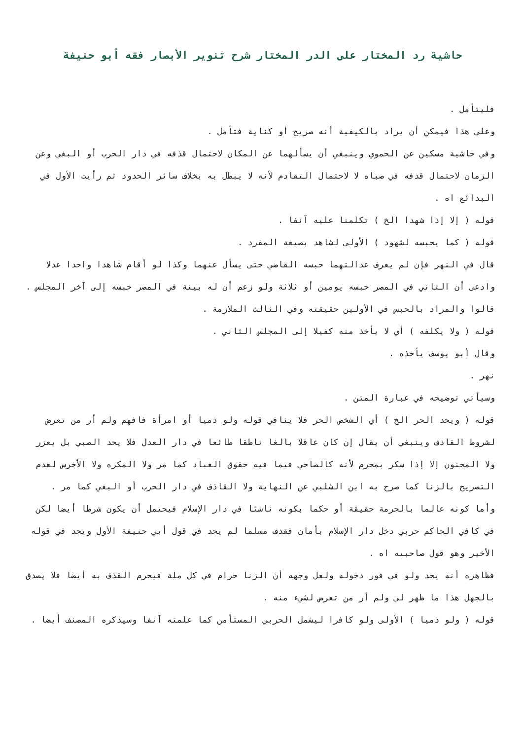حاشية رد المختار على الدر المختار شرح تنوير الأبصار فقه أبو حنيفة
فليتأمل .
وعلى هذا فيمكن أن يراد بالكيفية أنه صريح أو كناية فتأمل .
وفي حاشية مسكين عن الحموي وينبغي أن يسألهما عن المكان لاحتمال قذفه في دار الحرب أو البغي وعن الزمان لاحتمال قذفه في صباه لا لاحتمال التقادم لأنه لا يبطل به بخلاف سائر الحدود ثم رأيت الأول في البدائع اه .
قوله ( إلا إذا شهدا الخ ) تكلمنا عليه آنفا .
قوله ( كما يحبسه لشهود ) الأولى لشاهد بصيغة المفرد .
قال في النهر فإن لم يعرف عدالتهما حبسه القاضي حتى يسأل عنهما وكذا لو أقام شاهدا واحدا عدلا وادعى أن الثاني في المصر حبسه يومين أو ثلاثة ولو زعم أن له بينة في المصر حبسه إلى آخر المجلس .
قالوا والمراد بالحبس في الأولين حقيقته وفي الثالث الملازمة .
قوله ( ولا يكلفه ) أي لا يأخذ منه كفيلا إلى المجلس الثاني .
وقال أبو يوسف يأخذه .
نهر .
وسيأتي توضيحه في عبارة المتن .
قوله ( ويحد الحر الخ ) أي الشخص الحر فلا ينافي قوله ولو ذميا أو امرأة فافهم ولم أر من تعرض لشروط القاذف وينبغي أن يقال إن كان عاقلا بالغا ناطقا طائعا في دار العدل فلا يحد الصبي بل يعزر ولا المجنون إلا إذا سكر بمحرم لأنه كالصاحي فيما فيه حقوق العباد كما مر ولا المكره ولا الأخرس لعدم التصريح بالزنا كما صرح به ابن الشلبي عن النهاية ولا القاذف في دار الحرب أو البغي كما مر .
وأما كونه عالما بالحرمة حقيقة أو حكما بكونه ناشئا في دار الإسلام فيحتمل أن يكون شرطا أيضا لكن في كافي الحاكم حربي دخل دار الإسلام بأمان فقذف مسلما لم يحد في قول أبي حنيفة الأول ويحد في قوله الأخير وهو قول صاحبيه اه .
فظاهره أنه يحد ولو في فور دخوله ولعل وجهه أن الزنا حرام في كل ملة فيحرم القذف به أيضا فلا يصدق بالجهل هذا ما ظهر لي ولم أر من تعرض لشيء منه .
قوله ( ولو ذميا ) الأولى ولو كافرا ليشمل الحربي المستأمن كما علمته آنفا وسيذكره المصنف أيضا .